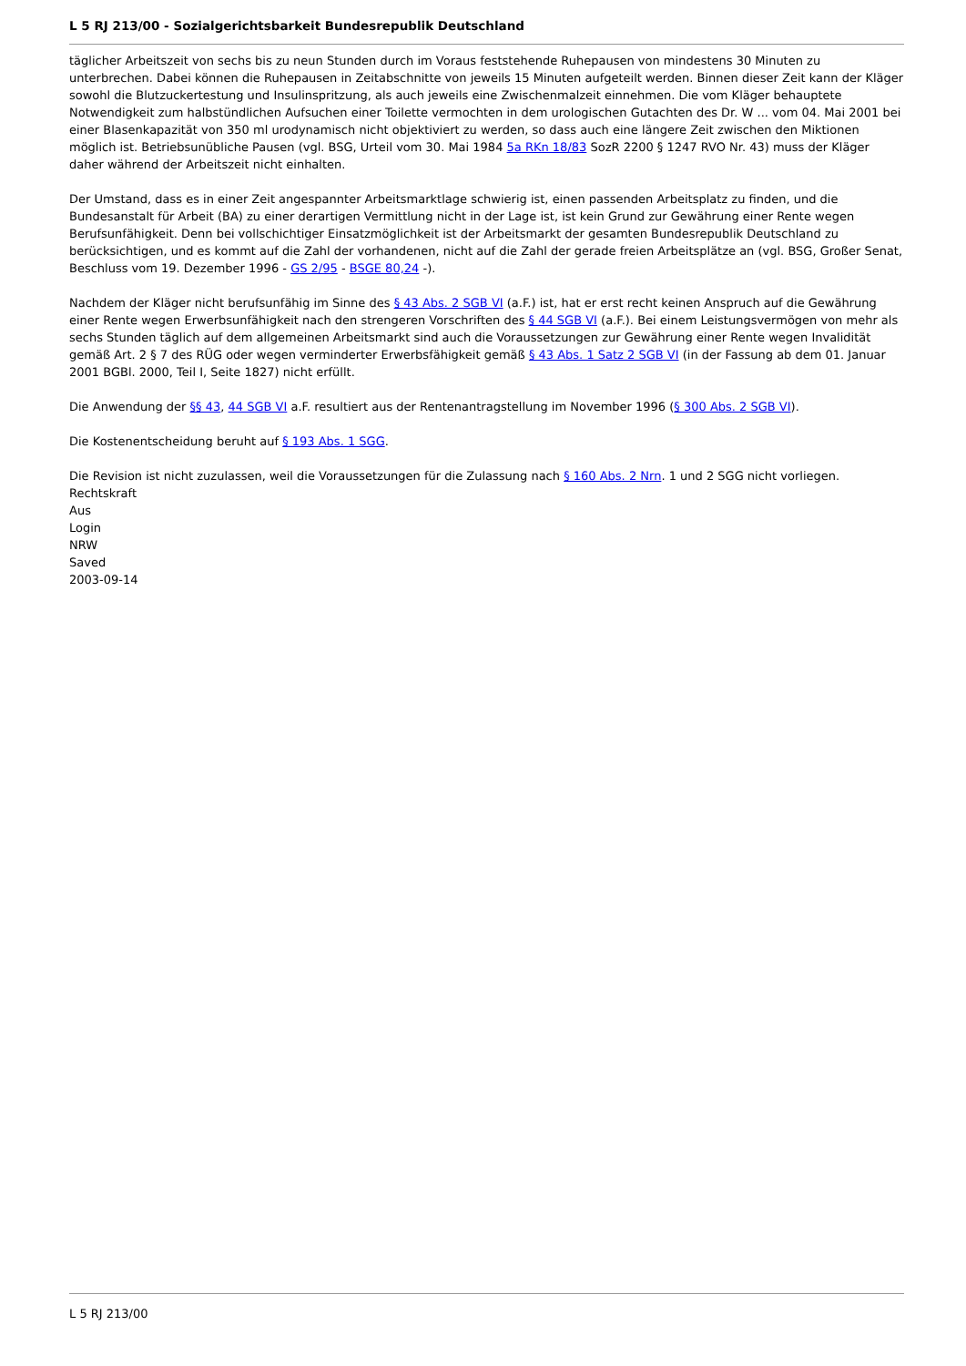L 5 RJ 213/00 - Sozialgerichtsbarkeit Bundesrepublik Deutschland
täglicher Arbeitszeit von sechs bis zu neun Stunden durch im Voraus feststehende Ruhepausen von mindestens 30 Minuten zu unterbrechen. Dabei können die Ruhepausen in Zeitabschnitte von jeweils 15 Minuten aufgeteilt werden. Binnen dieser Zeit kann der Kläger sowohl die Blutzuckertestung und Insulinspritzung, als auch jeweils eine Zwischenmalzeit einnehmen. Die vom Kläger behauptete Notwendigkeit zum halbstündlichen Aufsuchen einer Toilette vermochten in dem urologischen Gutachten des Dr. W ... vom 04. Mai 2001 bei einer Blasenkapazität von 350 ml urodynamisch nicht objektiviert zu werden, so dass auch eine längere Zeit zwischen den Miktionen möglich ist. Betriebsunübliche Pausen (vgl. BSG, Urteil vom 30. Mai 1984 5a RKn 18/83 SozR 2200 § 1247 RVO Nr. 43) muss der Kläger daher während der Arbeitszeit nicht einhalten.
Der Umstand, dass es in einer Zeit angespannter Arbeitsmarktlage schwierig ist, einen passenden Arbeitsplatz zu finden, und die Bundesanstalt für Arbeit (BA) zu einer derartigen Vermittlung nicht in der Lage ist, ist kein Grund zur Gewährung einer Rente wegen Berufsunfähigkeit. Denn bei vollschichtiger Einsatzmöglichkeit ist der Arbeitsmarkt der gesamten Bundesrepublik Deutschland zu berücksichtigen, und es kommt auf die Zahl der vorhandenen, nicht auf die Zahl der gerade freien Arbeitsplätze an (vgl. BSG, Großer Senat, Beschluss vom 19. Dezember 1996 - GS 2/95 - BSGE 80,24 -).
Nachdem der Kläger nicht berufsunfähig im Sinne des § 43 Abs. 2 SGB VI (a.F.) ist, hat er erst recht keinen Anspruch auf die Gewährung einer Rente wegen Erwerbsunfähigkeit nach den strengeren Vorschriften des § 44 SGB VI (a.F.). Bei einem Leistungsvermögen von mehr als sechs Stunden täglich auf dem allgemeinen Arbeitsmarkt sind auch die Voraussetzungen zur Gewährung einer Rente wegen Invalidität gemäß Art. 2 § 7 des RÜG oder wegen verminderter Erwerbsfähigkeit gemäß § 43 Abs. 1 Satz 2 SGB VI (in der Fassung ab dem 01. Januar 2001 BGBl. 2000, Teil I, Seite 1827) nicht erfüllt.
Die Anwendung der §§ 43, 44 SGB VI a.F. resultiert aus der Rentenantragstellung im November 1996 (§ 300 Abs. 2 SGB VI).
Die Kostenentscheidung beruht auf § 193 Abs. 1 SGG.
Die Revision ist nicht zuzulassen, weil die Voraussetzungen für die Zulassung nach § 160 Abs. 2 Nrn. 1 und 2 SGG nicht vorliegen.
Rechtskraft
Aus
Login
NRW
Saved
2003-09-14
L 5 RJ 213/00